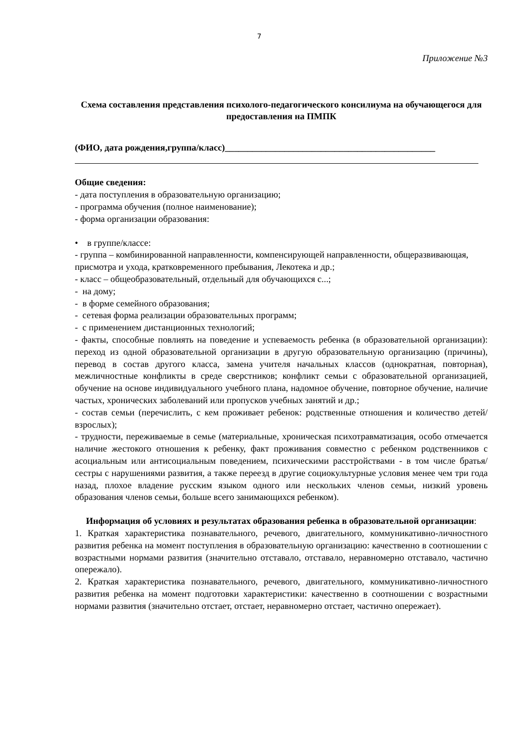7
Приложение №3
Схема составления представления психолого-педагогического консилиума на обучающегося для предоставления на ПМПК
(ФИО, дата рождения,группа/класс)______________________________________________
Общие сведения:
- дата поступления в образовательную организацию;
- программа обучения (полное наименование);
- форма организации образования:
• в группе/классе:
- группа – комбинированной направленности, компенсирующей направленности, общеразвивающая, присмотра и ухода, кратковременного пребывания, Лекотека и др.;
- класс – общеобразовательный, отдельный для обучающихся с...;
- на дому;
- в форме семейного образования;
- сетевая форма реализации образовательных программ;
- с применением дистанционных технологий;
- факты, способные повлиять на поведение и успеваемость ребенка (в образовательной организации): переход из одной образовательной организации в другую образовательную организацию (причины), перевод в состав другого класса, замена учителя начальных классов (однократная, повторная), межличностные конфликты в среде сверстников; конфликт семьи с образовательной организацией, обучение на основе индивидуального учебного плана, надомное обучение, повторное обучение, наличие частых, хронических заболеваний или пропусков учебных занятий и др.;
- состав семьи (перечислить, с кем проживает ребенок: родственные отношения и количество детей/взрослых);
- трудности, переживаемые в семье (материальные, хроническая психотравматизация, особо отмечается наличие жестокого отношения к ребенку, факт проживания совместно с ребенком родственников с асоциальным или антисоциальным поведением, психическими расстройствами - в том числе братья/сестры с нарушениями развития, а также переезд в другие социокультурные условия менее чем три года назад, плохое владение русским языком одного или нескольких членов семьи, низкий уровень образования членов семьи, больше всего занимающихся ребенком).
Информация об условиях и результатах образования ребенка в образовательной организации:
1. Краткая характеристика познавательного, речевого, двигательного, коммуникативно-личностного развития ребенка на момент поступления в образовательную организацию: качественно в соотношении с возрастными нормами развития (значительно отставало, отставало, неравномерно отставало, частично опережало).
2. Краткая характеристика познавательного, речевого, двигательного, коммуникативно-личностного развития ребенка на момент подготовки характеристики: качественно в соотношении с возрастными нормами развития (значительно отстает, отстает, неравномерно отстает, частично опережает).